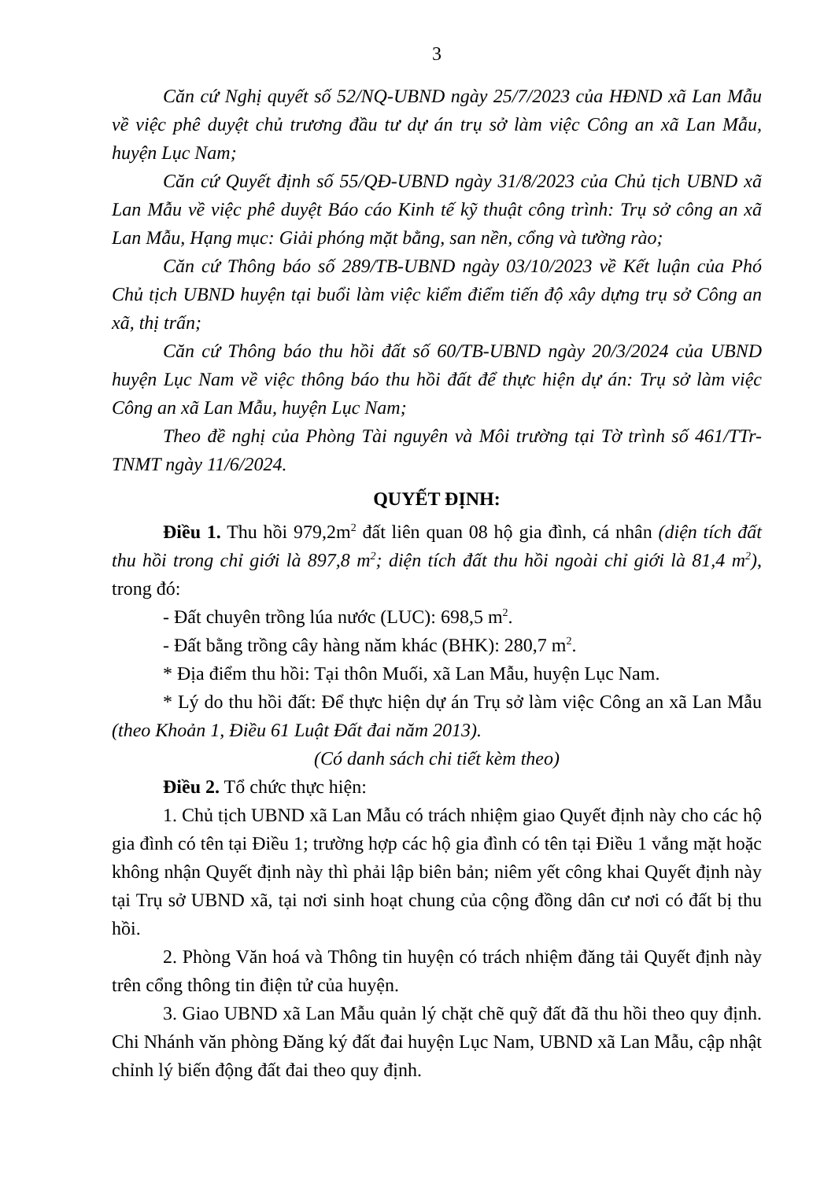3
Căn cứ Nghị quyết số 52/NQ-UBND ngày 25/7/2023 của HĐND xã Lan Mẫu về việc phê duyệt chủ trương đầu tư dự án trụ sở làm việc Công an xã Lan Mẫu, huyện Lục Nam;
Căn cứ Quyết định số 55/QĐ-UBND ngày 31/8/2023 của Chủ tịch UBND xã Lan Mẫu về việc phê duyệt Báo cáo Kinh tế kỹ thuật công trình: Trụ sở công an xã Lan Mẫu, Hạng mục: Giải phóng mặt bằng, san nền, cổng và tường rào;
Căn cứ Thông báo số 289/TB-UBND ngày 03/10/2023 về Kết luận của Phó Chủ tịch UBND huyện tại buổi làm việc kiểm điểm tiến độ xây dựng trụ sở Công an xã, thị trấn;
Căn cứ Thông báo thu hồi đất số 60/TB-UBND ngày 20/3/2024 của UBND huyện Lục Nam về việc thông báo thu hồi đất để thực hiện dự án: Trụ sở làm việc Công an xã Lan Mẫu, huyện Lục Nam;
Theo đề nghị của Phòng Tài nguyên và Môi trường tại Tờ trình số 461/TTr-TNMT ngày 11/6/2024.
QUYẾT ĐỊNH:
Điều 1. Thu hồi 979,2m<sup>2</sup> đất liên quan 08 hộ gia đình, cá nhân (diện tích đất thu hồi trong chỉ giới là 897,8 m<sup>2</sup>; diện tích đất thu hồi ngoài chỉ giới là 81,4 m<sup>2</sup>), trong đó:
- Đất chuyên trồng lúa nước (LUC): 698,5 m<sup>2</sup>.
- Đất bằng trồng cây hàng năm khác (BHK): 280,7 m<sup>2</sup>.
* Địa điểm thu hồi: Tại thôn Muối, xã Lan Mẫu, huyện Lục Nam.
* Lý do thu hồi đất: Để thực hiện dự án Trụ sở làm việc Công an xã Lan Mẫu (theo Khoản 1, Điều 61 Luật Đất đai năm 2013).
(Có danh sách chi tiết kèm theo)
Điều 2. Tổ chức thực hiện:
1. Chủ tịch UBND xã Lan Mẫu có trách nhiệm giao Quyết định này cho các hộ gia đình có tên tại Điều 1; trường hợp các hộ gia đình có tên tại Điều 1 vắng mặt hoặc không nhận Quyết định này thì phải lập biên bản; niêm yết công khai Quyết định này tại Trụ sở UBND xã, tại nơi sinh hoạt chung của cộng đồng dân cư nơi có đất bị thu hồi.
2. Phòng Văn hoá và Thông tin huyện có trách nhiệm đăng tải Quyết định này trên cổng thông tin điện tử của huyện.
3. Giao UBND xã Lan Mẫu quản lý chặt chẽ quỹ đất đã thu hồi theo quy định. Chi Nhánh văn phòng Đăng ký đất đai huyện Lục Nam, UBND xã Lan Mẫu, cập nhật chỉnh lý biến động đất đai theo quy định.